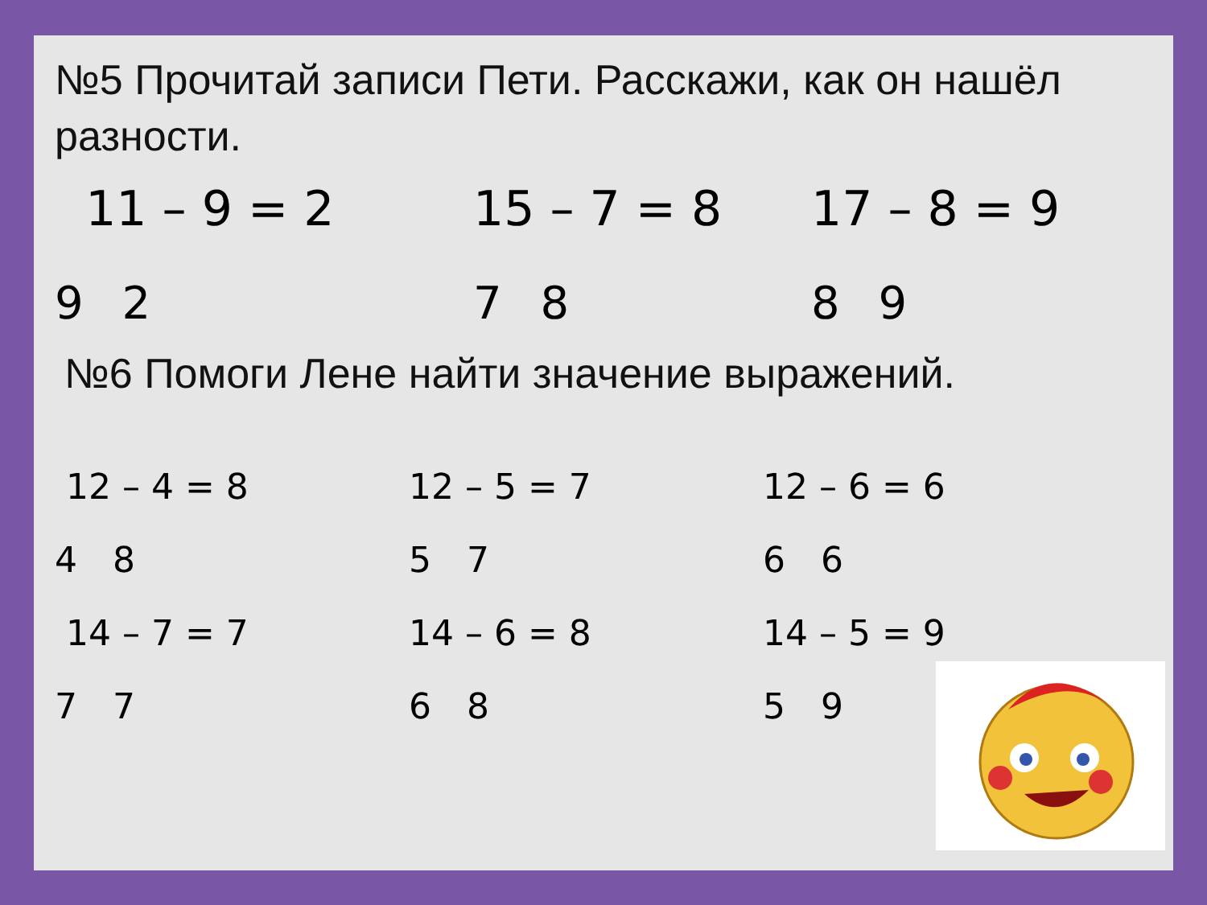№5 Прочитай записи Пети. Расскажи, как он нашёл разности.
11 – 9 = 2
9 2
15 – 7 = 8
7 8
17 – 8 = 9
8 9
№6 Помоги Лене найти значение выражений.
12 – 4 = 8
4 8
12 – 5 = 7
5 7
12 – 6 = 6
6 6
14 – 7 = 7
7 7
14 – 6 = 8
6 8
14 – 5 = 9
5 9